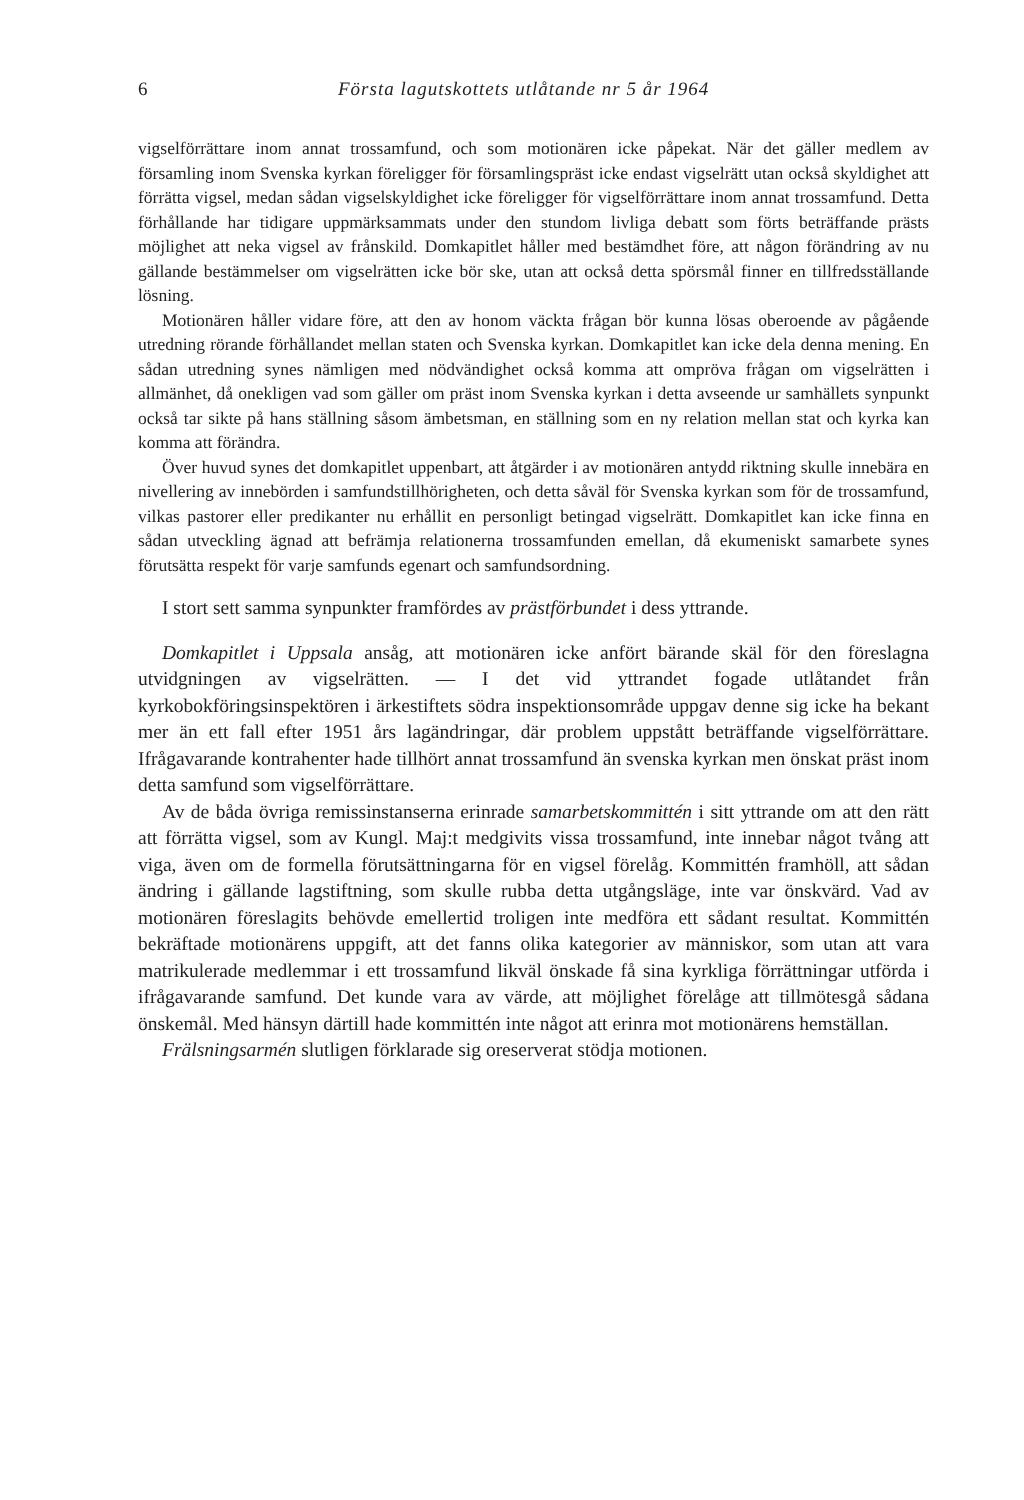6 Första lagutskottets utlåtande nr 5 år 1964
vigselförrättare inom annat trossamfund, och som motionären icke påpekat. När det gäller medlem av församling inom Svenska kyrkan föreligger för församlingspräst icke endast vigselrätt utan också skyldighet att förrätta vigsel, medan sådan vigselskyldighet icke föreligger för vigselförrättare inom annat trossamfund. Detta förhållande har tidigare uppmärksammats under den stundom livliga debatt som förts beträffande prästs möjlighet att neka vigsel av frånskild. Domkapitlet håller med bestämdhet före, att någon förändring av nu gällande bestämmelser om vigselrätten icke bör ske, utan att också detta spörsmål finner en tillfredsställande lösning.
Motionären håller vidare före, att den av honom väckta frågan bör kunna lösas oberoende av pågående utredning rörande förhållandet mellan staten och Svenska kyrkan. Domkapitlet kan icke dela denna mening. En sådan utredning synes nämligen med nödvändighet också komma att ompröva frågan om vigselrätten i allmänhet, då onekligen vad som gäller om präst inom Svenska kyrkan i detta avseende ur samhällets synpunkt också tar sikte på hans ställning såsom ämbetsman, en ställning som en ny relation mellan stat och kyrka kan komma att förändra.
Över huvud synes det domkapitlet uppenbart, att åtgärder i av motionären antydd riktning skulle innebära en nivellering av innebörden i samfundstillhörigheten, och detta såväl för Svenska kyrkan som för de trossamfund, vilkas pastorer eller predikanter nu erhållit en personligt betingad vigselrätt. Domkapitlet kan icke finna en sådan utveckling ägnad att befrämja relationerna trossamfunden emellan, då ekumeniskt samarbete synes förutsätta respekt för varje samfunds egenart och samfundsordning.
I stort sett samma synpunkter framfördes av prästförbundet i dess yttrande.
Domkapitlet i Uppsala ansåg, att motionären icke anfört bärande skäl för den föreslagna utvidgningen av vigselrätten. — I det vid yttrandet fogade utlåtandet från kyrkobokföringsinspektören i ärkestiftets södra inspektionsområde uppgav denne sig icke ha bekant mer än ett fall efter 1951 års lagändringar, där problem uppstått beträffande vigselförrättare. Ifrågavarande kontrahenter hade tillhört annat trossamfund än svenska kyrkan men önskat präst inom detta samfund som vigselförrättare.
Av de båda övriga remissinstanserna erinrade samarbetskommittén i sitt yttrande om att den rätt att förrätta vigsel, som av Kungl. Maj:t medgivits vissa trossamfund, inte innebar något tvång att viga, även om de formella förutsättningarna för en vigsel förelåg. Kommittén framhöll, att sådan ändring i gällande lagstiftning, som skulle rubba detta utgångsläge, inte var önskvärd. Vad av motionären föreslagits behövde emellertid troligen inte medföra ett sådant resultat. Kommittén bekräftade motionärens uppgift, att det fanns olika kategorier av människor, som utan att vara matrikulerade medlemmar i ett trossamfund likväl önskade få sina kyrkliga förrättningar utförda i ifrågavarande samfund. Det kunde vara av värde, att möjlighet förelåge att tillmötesgå sådana önskemål. Med hänsyn därtill hade kommittén inte något att erinra mot motionärens hemställan.
Frälsningsarmén slutligen förklarade sig oreserverat stödja motionen.